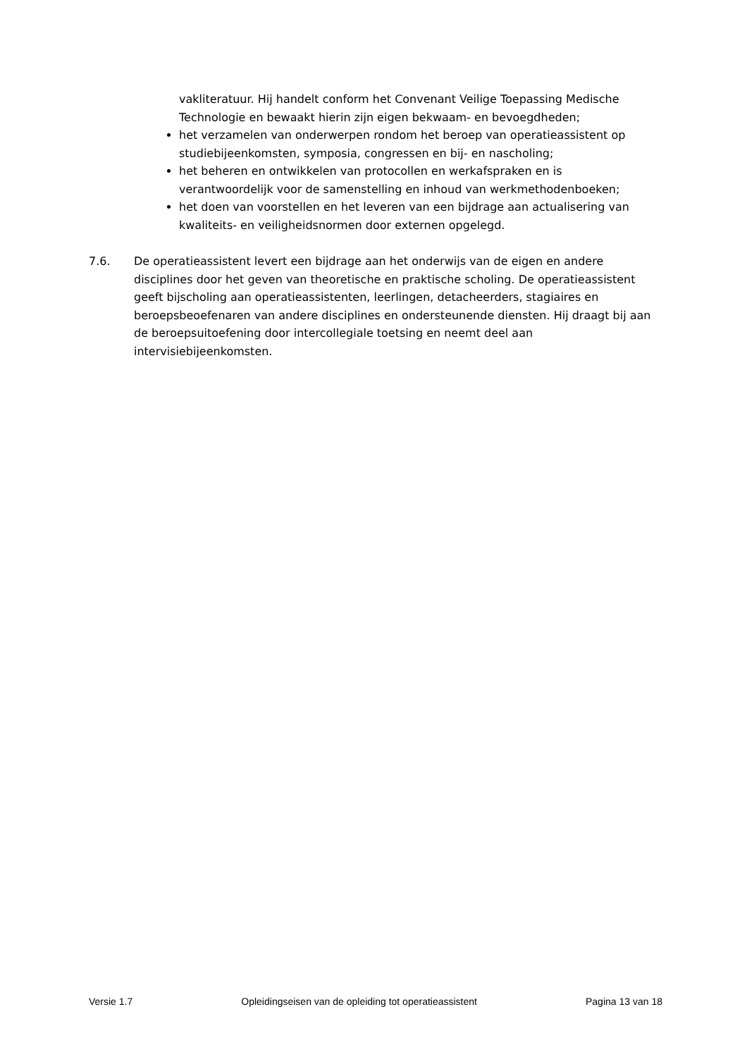vakliteratuur. Hij handelt conform het Convenant Veilige Toepassing Medische Technologie en bewaakt hierin zijn eigen bekwaam- en bevoegdheden;
het verzamelen van onderwerpen rondom het beroep van operatieassistent op studiebijeenkomsten, symposia, congressen en bij- en nascholing;
het beheren en ontwikkelen van protocollen en werkafspraken en is verantwoordelijk voor de samenstelling en inhoud van werkmethodenboeken;
het doen van voorstellen en het leveren van een bijdrage aan actualisering van kwaliteits- en veiligheidsnormen door externen opgelegd.
7.6. De operatieassistent levert een bijdrage aan het onderwijs van de eigen en andere disciplines door het geven van theoretische en praktische scholing. De operatieassistent geeft bijscholing aan operatieassistenten, leerlingen, detacheerders, stagiaires en beroepsbeoefenaren van andere disciplines en ondersteunende diensten. Hij draagt bij aan de beroepsuitoefening door intercollegiale toetsing en neemt deel aan intervisiebijeenkomsten.
Versie 1.7 Opleidingseisen van de opleiding tot operatieassistent Pagina 13 van 18